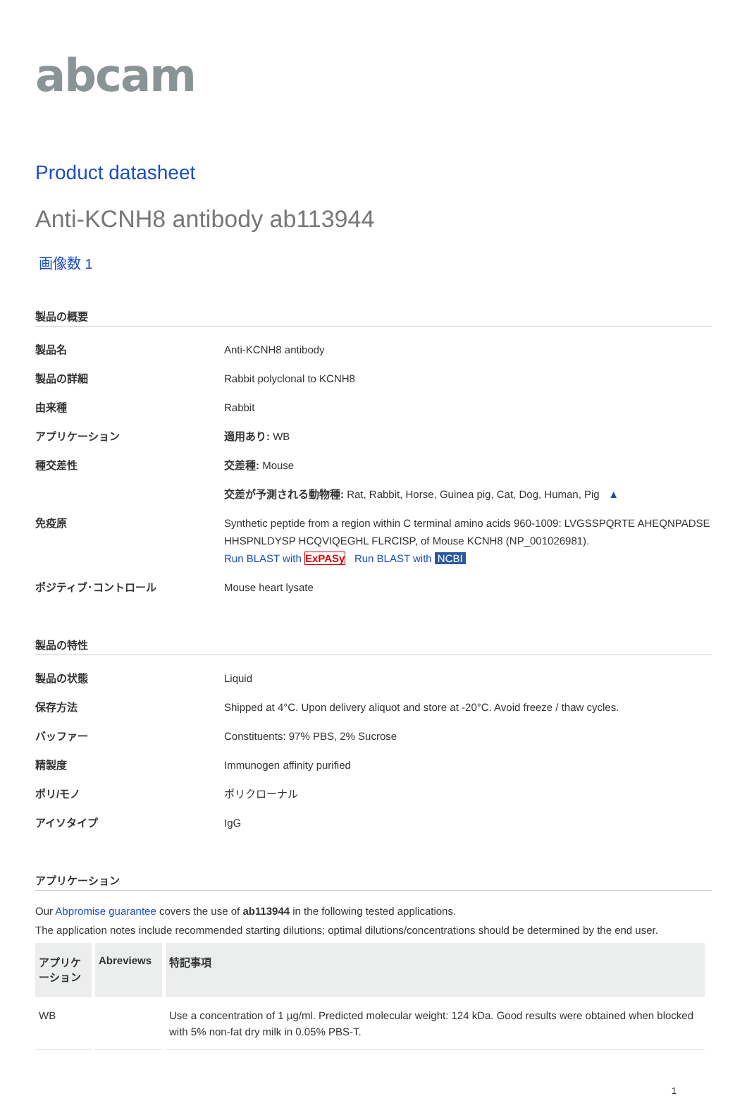abcam
Product datasheet
Anti-KCNH8 antibody ab113944
画像数 1
製品の概要
| 製品名 | Anti-KCNH8 antibody |
| 製品の詳細 | Rabbit polyclonal to KCNH8 |
| 由来種 | Rabbit |
| アプリケーション | 適用あり: WB |
| 種交差性 | 交差種: Mouse |
| | 交差が予測される動物種: Rat, Rabbit, Horse, Guinea pig, Cat, Dog, Human, Pig ▲ |
| 免疫原 | Synthetic peptide from a region within C terminal amino acids 960-1009: LVGSSPQRTE AHEQNPADSE HHSPNLDYSP HCQVIQEGHL FLRCISP, of Mouse KCNH8 (NP_001026981). Run BLAST with ExPASy Run BLAST with NCBI |
| ポジティブ･コントロール | Mouse heart lysate |
製品の特性
| 製品の状態 | Liquid |
| 保存方法 | Shipped at 4°C. Upon delivery aliquot and store at -20°C. Avoid freeze / thaw cycles. |
| バッファー | Constituents: 97% PBS, 2% Sucrose |
| 精製度 | Immunogen affinity purified |
| ポリ/モノ | ポリクローナル |
| アイソタイプ | IgG |
アプリケーション
Our Abpromise guarantee covers the use of ab113944 in the following tested applications.
The application notes include recommended starting dilutions; optimal dilutions/concentrations should be determined by the end user.
| アプリケーション | Abreviews | 特記事項 |
| --- | --- | --- |
| WB | | Use a concentration of 1 µg/ml. Predicted molecular weight: 124 kDa. Good results were obtained when blocked with 5% non-fat dry milk in 0.05% PBS-T. |
1